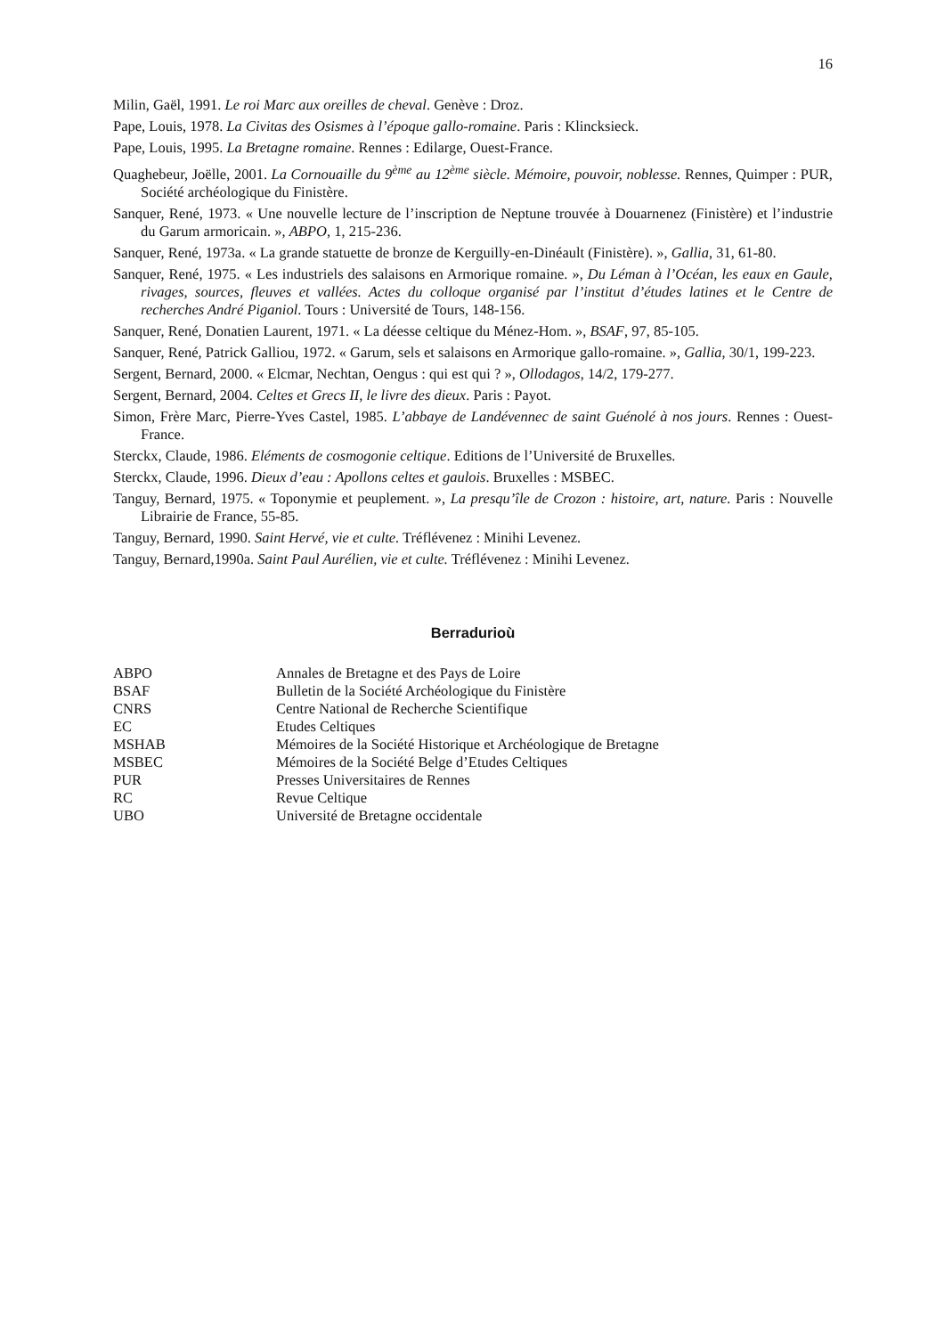16
Milin, Gaël, 1991. Le roi Marc aux oreilles de cheval. Genève : Droz.
Pape, Louis, 1978. La Civitas des Osismes à l’époque gallo-romaine. Paris : Klincksieck.
Pape, Louis, 1995. La Bretagne romaine. Rennes : Edilarge, Ouest-France.
Quaghebeur, Joëlle, 2001. La Cornouaille du 9<sup>ème</sup> au 12<sup>ème</sup> siècle. Mémoire, pouvoir, noblesse. Rennes, Quimper : PUR, Société archéologique du Finistère.
Sanquer, René, 1973. « Une nouvelle lecture de l’inscription de Neptune trouvée à Douarnenez (Finistère) et l’industrie du Garum armoricain. », ABPO, 1, 215-236.
Sanquer, René, 1973a. « La grande statuette de bronze de Kerguilly-en-Dinéault (Finistère). », Gallia, 31, 61-80.
Sanquer, René, 1975. « Les industriels des salaisons en Armorique romaine. », Du Léman à l’Océan, les eaux en Gaule, rivages, sources, fleuves et vallées. Actes du colloque organisé par l’institut d’études latines et le Centre de recherches André Piganiol. Tours : Université de Tours, 148-156.
Sanquer, René, Donatien Laurent, 1971. « La déesse celtique du Ménez-Hom. », BSAF, 97, 85-105.
Sanquer, René, Patrick Galliou, 1972. « Garum, sels et salaisons en Armorique gallo-romaine. », Gallia, 30/1, 199-223.
Sergent, Bernard, 2000. « Elcmar, Nechtan, Oengus : qui est qui ? », Ollodagos, 14/2, 179-277.
Sergent, Bernard, 2004. Celtes et Grecs II, le livre des dieux. Paris : Payot.
Simon, Frère Marc, Pierre-Yves Castel, 1985. L’abbaye de Landévennec de saint Guénolé à nos jours. Rennes : Ouest-France.
Sterckx, Claude, 1986. Eléments de cosmogonie celtique. Editions de l’Université de Bruxelles.
Sterckx, Claude, 1996. Dieux d’eau : Apollons celtes et gaulois. Bruxelles : MSBEC.
Tanguy, Bernard, 1975. « Toponymie et peuplement. », La presqu’île de Crozon : histoire, art, nature. Paris : Nouvelle Librairie de France, 55-85.
Tanguy, Bernard, 1990. Saint Hervé, vie et culte. Tréflévenez : Minihi Levenez.
Tanguy, Bernard,1990a. Saint Paul Aurélien, vie et culte. Tréflévenez : Minihi Levenez.
Berradurioù
| ABPO | Annales de Bretagne et des Pays de Loire |
| BSAF | Bulletin de la Société Archéologique du Finistère |
| CNRS | Centre National de Recherche Scientifique |
| EC | Etudes Celtiques |
| MSHAB | Mémoires de la Société Historique et Archéologique de Bretagne |
| MSBEC | Mémoires de la Société Belge d’Etudes Celtiques |
| PUR | Presses Universitaires de Rennes |
| RC | Revue Celtique |
| UBO | Université de Bretagne occidentale |